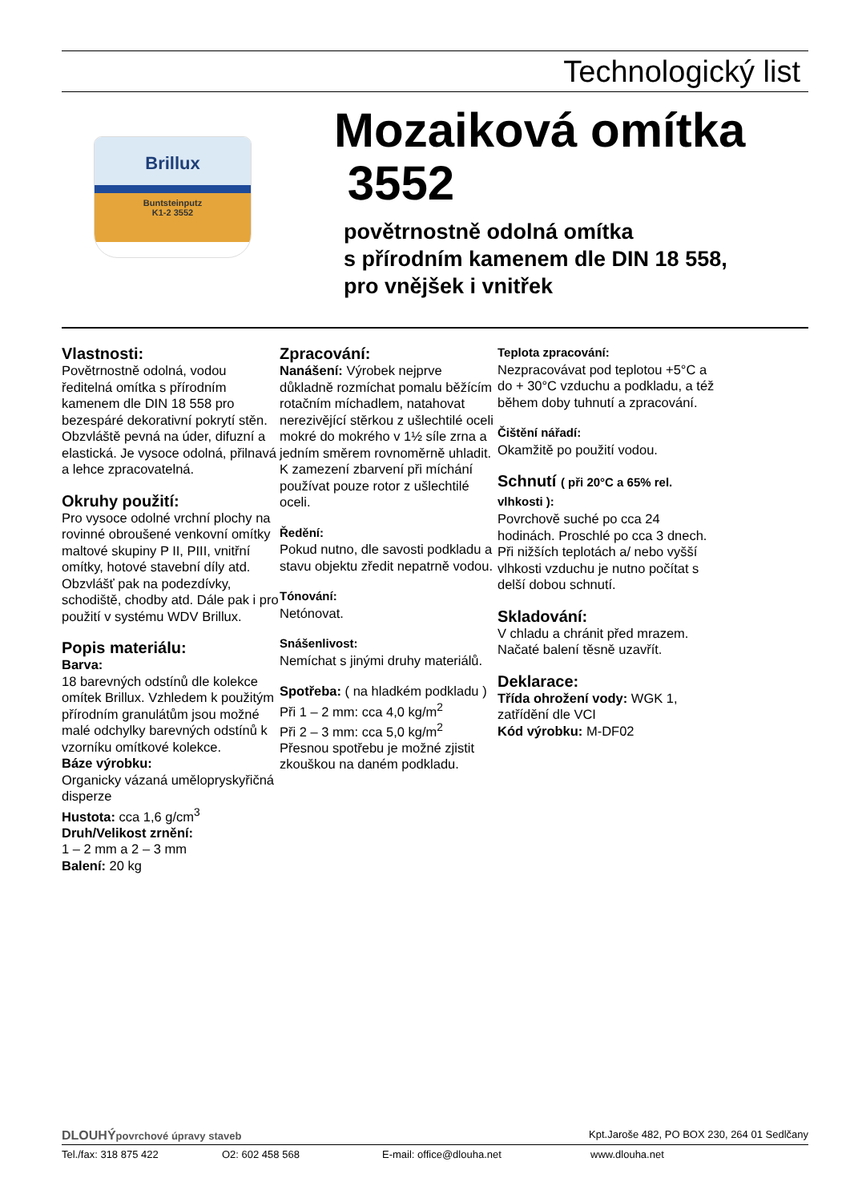Technologický list
Brillux
Buntsteinputz
K1-2 3552
Mozaiková omítka
3552
povětrnostně odolná omítka
s přírodním kamenem dle DIN 18 558,
pro vnějšek i vnitřek
Vlastnosti:
Povětrnostně odolná, vodou ředitelná omítka s přírodním kamenem dle DIN 18 558 pro bezespáré dekorativní pokrytí stěn. Obzvláště pevná na úder, difuzní a elastická. Je vysoce odolná, přilnavá a lehce zpracovatelná.
Okruhy použití:
Pro vysoce odolné vrchní plochy na rovinné obroušené venkovní omítky maltové skupiny P II, PIII, vnitřní omítky, hotové stavební díly atd. Obzvlášť pak na podezdívky, schodiště, chodby atd. Dále pak i pro použití v systému WDV Brillux.
Popis materiálu:
Barva:
18 barevných odstínů dle kolekce omítek Brillux. Vzhledem k použitým přírodním granulátům jsou možné malé odchylky barevných odstínů k vzorníku omítkové kolekce.
Báze výrobku:
Organicky vázaná umělopryskyřičná disperze
Hustota: cca 1,6 g/cm<sup>3</sup>
Druh/Velikost zrnění:
1 – 2 mm a 2 – 3 mm
Balení: 20 kg
Zpracování:
Nanášení: Výrobek nejprve důkladně rozmíchat pomalu běžícím rotačním míchadlem, natahovat nerezivějící stěrkou z ušlechtilé oceli mokré do mokrého v 1½ síle zrna a jedním směrem rovnoměrně uhladit. K zamezení zbarvení při míchání používat pouze rotor z ušlechtilé oceli.
Ředění:
Pokud nutno, dle savosti podkladu a stavu objektu zředit nepatrně vodou.
Tónování:
Netónovat.
Snášenlivost:
Nemíchat s jinými druhy materiálů.
Spotřeba: ( na hladkém podkladu )
Při 1 – 2 mm: cca 4,0 kg/m<sup>2</sup>
Při 2 – 3 mm: cca 5,0 kg/m<sup>2</sup>
Přesnou spotřebu je možné zjistit zkouškou na daném podkladu.
Teplota zpracování:
Nezpracovávat pod teplotou +5°C a do + 30°C vzduchu a podkladu, a též během doby tuhnutí a zpracování.
Čištění nářadí:
Okamžitě po použití vodou.
Schnutí ( při 20°C a 65% rel. vlhkosti ):
Povrchově suché po cca 24 hodinách. Proschlé po cca 3 dnech. Při nižších teplotách a/ nebo vyšší vlhkosti vzduchu je nutno počítat s delší dobou schnutí.
Skladování:
V chladu a chránit před mrazem. Načaté balení těsně uzavřít.
Deklarace:
Třída ohrožení vody: WGK 1, zatřídění dle VCI
Kód výrobku: M-DF02
DLOUHÝpovrchové úpravy staveb Kpt.Jaroše 482, PO BOX 230, 264 01 Sedlčany
Tel./fax: 318 875 422 O2: 602 458 568 E-mail: office@dlouha.net www.dlouha.net